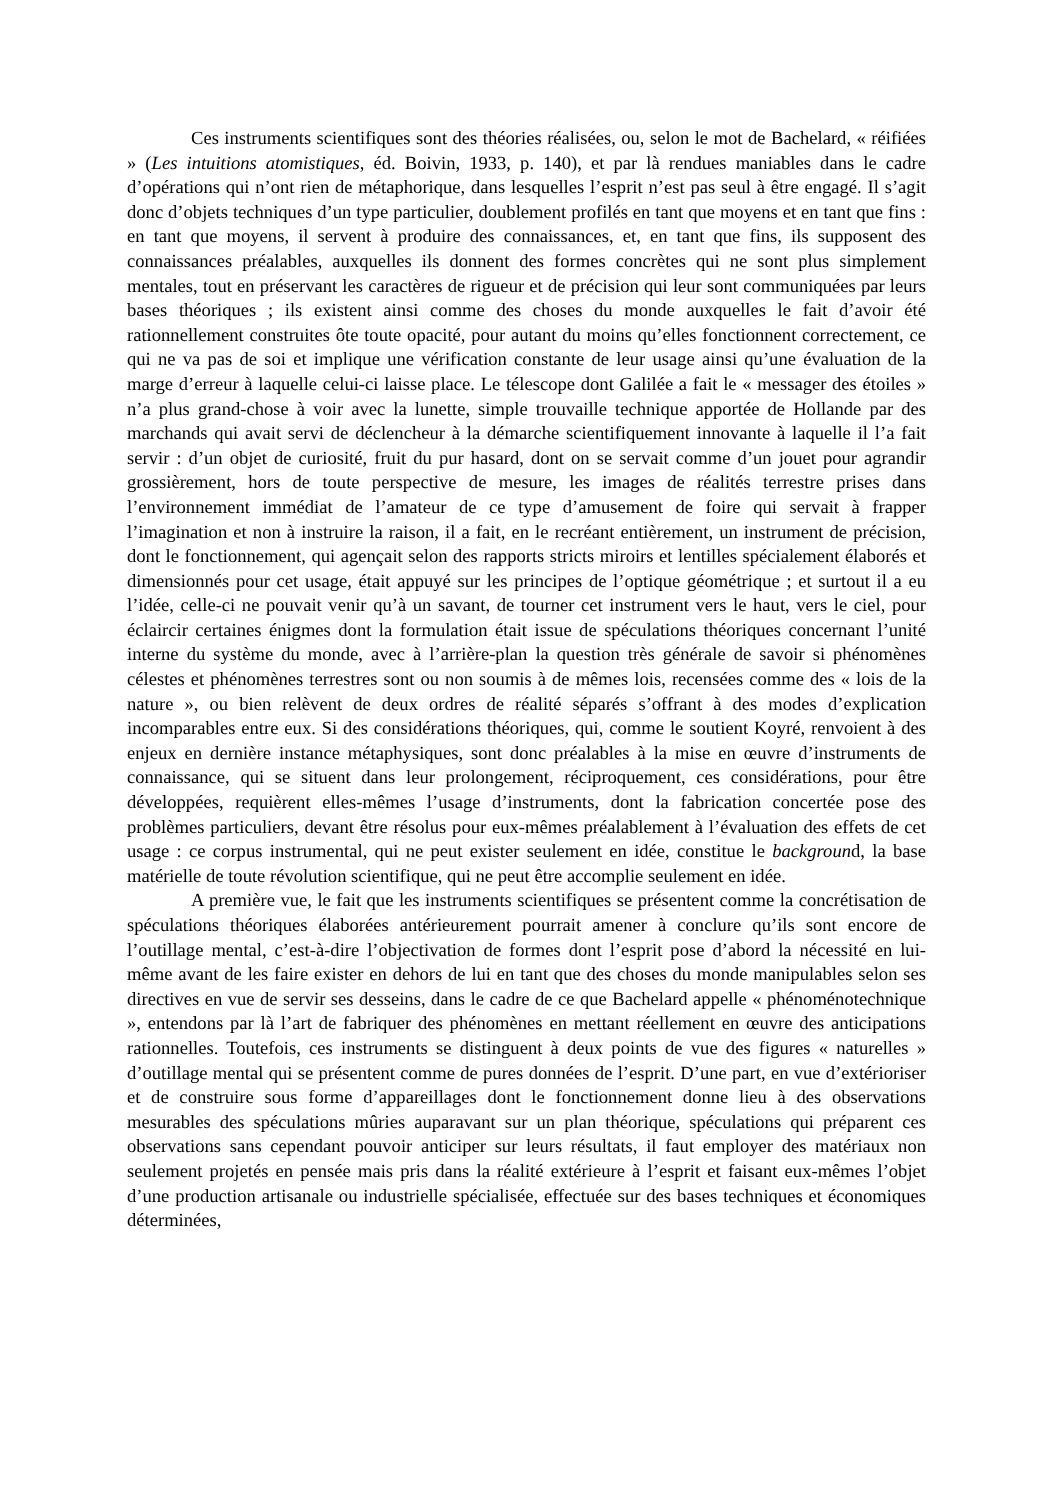Ces instruments scientifiques sont des théories réalisées, ou, selon le mot de Bachelard, « réifiées » (Les intuitions atomistiques, éd. Boivin, 1933, p. 140), et par là rendues maniables dans le cadre d’opérations qui n’ont rien de métaphorique, dans lesquelles l’esprit n’est pas seul à être engagé. Il s’agit donc d’objets techniques d’un type particulier, doublement profilés en tant que moyens et en tant que fins : en tant que moyens, il servent à produire des connaissances, et, en tant que fins, ils supposent des connaissances préalables, auxquelles ils donnent des formes concrètes qui ne sont plus simplement mentales, tout en préservant les caractères de rigueur et de précision qui leur sont communiquées par leurs bases théoriques ; ils existent ainsi comme des choses du monde auxquelles le fait d’avoir été rationnellement construites ôte toute opacité, pour autant du moins qu’elles fonctionnent correctement, ce qui ne va pas de soi et implique une vérification constante de leur usage ainsi qu’une évaluation de la marge d’erreur à laquelle celui-ci laisse place. Le télescope dont Galilée a fait le « messager des étoiles » n’a plus grand-chose à voir avec la lunette, simple trouvaille technique apportée de Hollande par des marchands qui avait servi de déclencheur à la démarche scientifiquement innovante à laquelle il l’a fait servir : d’un objet de curiosité, fruit du pur hasard, dont on se servait comme d’un jouet pour agrandir grossièrement, hors de toute perspective de mesure, les images de réalités terrestre prises dans l’environnement immédiat de l’amateur de ce type d’amusement de foire qui servait à frapper l’imagination et non à instruire la raison, il a fait, en le recréant entièrement, un instrument de précision, dont le fonctionnement, qui agençait selon des rapports stricts miroirs et lentilles spécialement élaborés et dimensionnés pour cet usage, était appuyé sur les principes de l’optique géométrique ; et surtout il a eu l’idée, celle-ci ne pouvait venir qu’à un savant, de tourner cet instrument vers le haut, vers le ciel, pour éclaircir certaines énigmes dont la formulation était issue de spéculations théoriques concernant l’unité interne du système du monde, avec à l’arrière-plan la question très générale de savoir si phénomènes célestes et phénomènes terrestres sont ou non soumis à de mêmes lois, recensées comme des « lois de la nature », ou bien relèvent de deux ordres de réalité séparés s’offrant à des modes d’explication incomparables entre eux. Si des considérations théoriques, qui, comme le soutient Koyré, renvoient à des enjeux en dernière instance métaphysiques, sont donc préalables à la mise en œuvre d’instruments de connaissance, qui se situent dans leur prolongement, réciproquement, ces considérations, pour être développées, requièrent elles-mêmes l’usage d’instruments, dont la fabrication concertée pose des problèmes particuliers, devant être résolus pour eux-mêmes préalablement à l’évaluation des effets de cet usage : ce corpus instrumental, qui ne peut exister seulement en idée, constitue le background, la base matérielle de toute révolution scientifique, qui ne peut être accomplie seulement en idée.
A première vue, le fait que les instruments scientifiques se présentent comme la concrétisation de spéculations théoriques élaborées antérieurement pourrait amener à conclure qu’ils sont encore de l’outillage mental, c’est-à-dire l’objectivation de formes dont l’esprit pose d’abord la nécessité en lui-même avant de les faire exister en dehors de lui en tant que des choses du monde manipulables selon ses directives en vue de servir ses desseins, dans le cadre de ce que Bachelard appelle « phénoménotechnique », entendons par là l’art de fabriquer des phénomènes en mettant réellement en œuvre des anticipations rationnelles. Toutefois, ces instruments se distinguent à deux points de vue des figures « naturelles » d’outillage mental qui se présentent comme de pures données de l’esprit. D’une part, en vue d’extérioriser et de construire sous forme d’appareillages dont le fonctionnement donne lieu à des observations mesurables des spéculations mûries auparavant sur un plan théorique, spéculations qui préparent ces observations sans cependant pouvoir anticiper sur leurs résultats, il faut employer des matériaux non seulement projetés en pensée mais pris dans la réalité extérieure à l’esprit et faisant eux-mêmes l’objet d’une production artisanale ou industrielle spécialisée, effectuée sur des bases techniques et économiques déterminées,